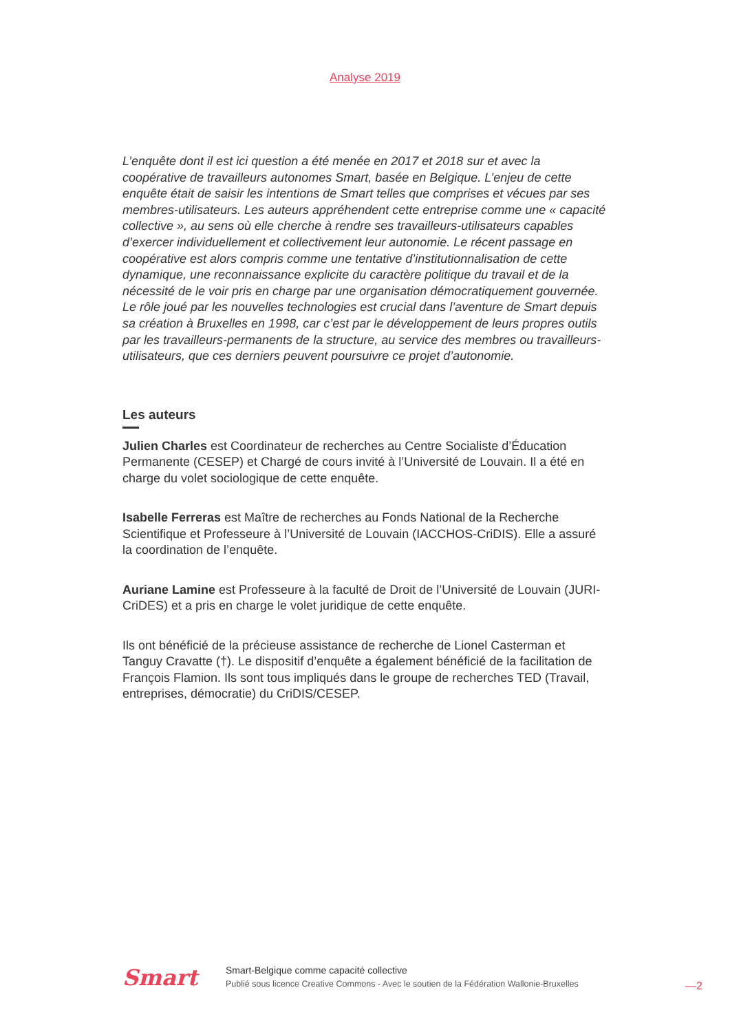Analyse 2019
L’enquête dont il est ici question a été menée en 2017 et 2018 sur et avec la coopérative de travailleurs autonomes Smart, basée en Belgique. L’enjeu de cette enquête était de saisir les intentions de Smart telles que comprises et vécues par ses membres-utilisateurs. Les auteurs appréhendent cette entreprise comme une « capacité collective », au sens où elle cherche à rendre ses travailleurs-utilisateurs capables d’exercer individuellement et collectivement leur autonomie. Le récent passage en coopérative est alors compris comme une tentative d’institutionnalisation de cette dynamique, une reconnaissance explicite du caractère politique du travail et de la nécessité de le voir pris en charge par une organisation démocratiquement gouvernée. Le rôle joué par les nouvelles technologies est crucial dans l’aventure de Smart depuis sa création à Bruxelles en 1998, car c’est par le développement de leurs propres outils par les travailleurs-permanents de la structure, au service des membres ou travailleurs-utilisateurs, que ces derniers peuvent poursuivre ce projet d’autonomie.
Les auteurs
Julien Charles est Coordinateur de recherches au Centre Socialiste d’Éducation Permanente (CESEP) et Chargé de cours invité à l’Université de Louvain. Il a été en charge du volet sociologique de cette enquête.
Isabelle Ferreras est Maître de recherches au Fonds National de la Recherche Scientifique et Professeure à l’Université de Louvain (IACCHOS-CriDIS). Elle a assuré la coordination de l’enquête.
Auriane Lamine est Professeure à la faculté de Droit de l’Université de Louvain (JURI-CriDES) et a pris en charge le volet juridique de cette enquête.
Ils ont bénéficié de la précieuse assistance de recherche de Lionel Casterman et Tanguy Cravatte (†). Le dispositif d’enquête a également bénéficié de la facilitation de François Flamion. Ils sont tous impliqués dans le groupe de recherches TED (Travail, entreprises, démocratie) du CriDIS/CESEP.
Smart
Smart-Belgique comme capacité collective
Publié sous licence Creative Commons - Avec le soutien de la Fédération Wallonie-Bruxelles
—2